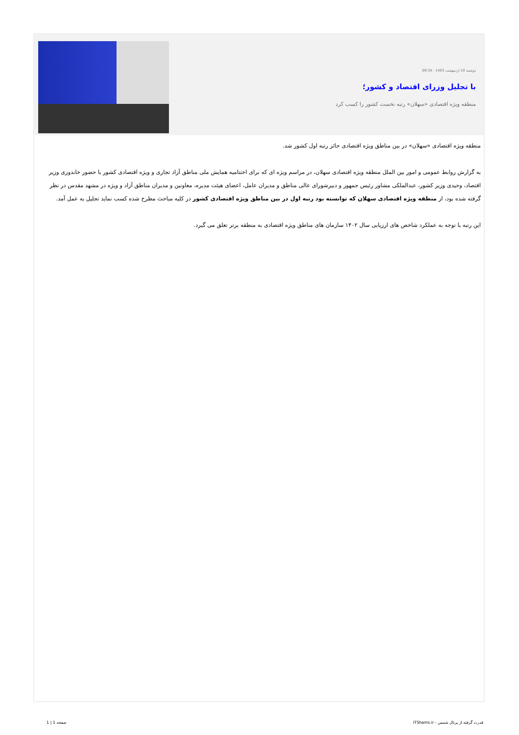دوشنبه 10 اردیبهشت 1403 - 09:34
با تجلیل وزرای اقتصاد و کشور؛
منطقه ویژه اقتصادی «سهلان» رتبه نخست کشور را کسب کرد
منطقه ویژه اقتصادی «سهلان» در بین مناطق ویژه اقتصادی حائز رتبه اول کشور شد.
به گزارش روابط عمومی و امور بین الملل منطقه ویژه اقتصادی سهلان، در مراسم ویژه ای که برای اختتامیه همایش ملی مناطق آزاد تجاری و ویژه اقتصادی کشور با حضور خاندوزی وزیر اقتصاد، وحیدی وزیر کشور، عبدالملکی مشاور رئیس جمهور و دبیرشورای عالی مناطق و مدیران عامل، اعضای هیئت مدیره، معاونین و مدیران مناطق آزاد و ویژه در مشهد مقدس در نظر گرفته شده بود، از منطقه ویژه اقتصادی سهلان که توانسته بود رتبه اول در بین مناطق ویژه اقتصادی کشور در کلیه مباحث مطرح شده کسب نماید تجلیل به عمل آمد.
این رتبه با توجه به عملکرد شاخص های ارزیابی سال ۱۴۰۲ سازمان های مناطق ویژه اقتصادی به منطقه برتر تعلق می گیرد.
قدرت گرفته از پرتال شمس - ITShams.ir صفحه 1 | 1